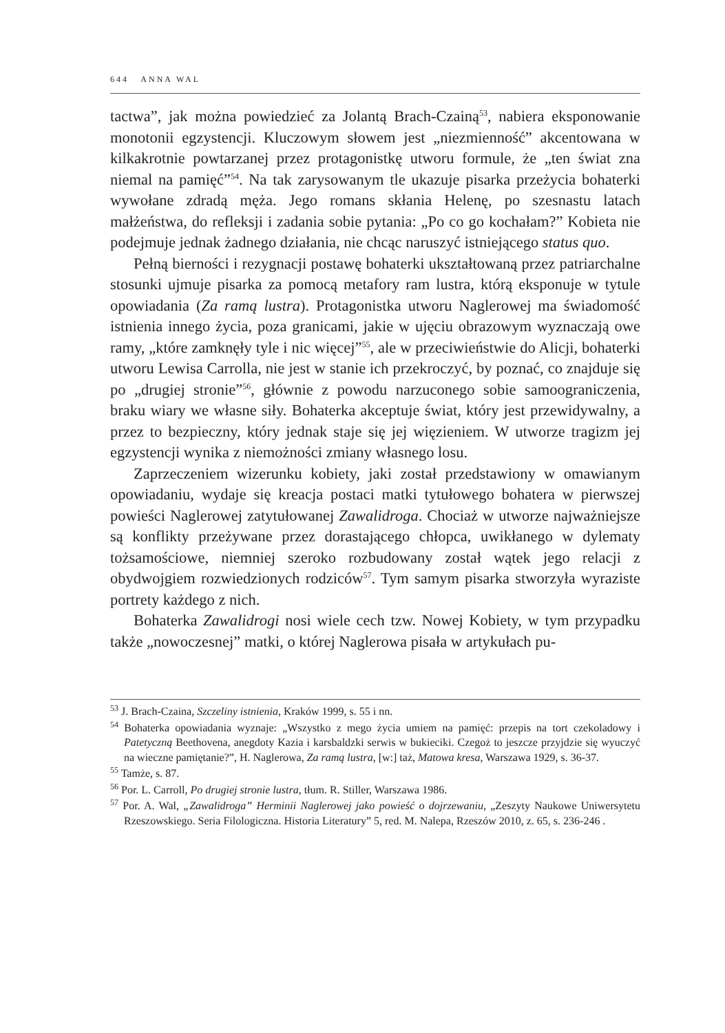644 ANNA WAL
tactwa”, jak można powiedzieć za Jolantą Brach-Czainą<sup>53</sup>, nabiera eksponowanie monotonii egzystencji. Kluczowym słowem jest „niezmienność” akcentowana w kilkakrotnie powtarzanej przez protagonistkę utworu formule, że „ten świat zna niemal na pamięć”<sup>54</sup>. Na tak zarysowanym tle ukazuje pisarka przeżycia bohaterki wywołane zdradą męża. Jego romans skłania Helenę, po szesnastu latach małżeństwa, do refleksji i zadania sobie pytania: „Po co go kochałam?” Kobieta nie podejmuje jednak żadnego działania, nie chcąc naruszyć istniejącego status quo.
Pełną bierności i rezygnacji postawę bohaterki ukształtowaną przez patriarchalne stosunki ujmuje pisarka za pomocą metafory ram lustra, którą eksponuje w tytule opowiadania (Za ramą lustra). Protagonistka utworu Naglerowej ma świadomość istnienia innego życia, poza granicami, jakie w ujęciu obrazowym wyznaczają owe ramy, „które zamknęły tyle i nic więcej”<sup>55</sup>, ale w przeciwieństwie do Alicji, bohaterki utworu Lewisa Carrolla, nie jest w stanie ich przekroczyć, by poznać, co znajduje się po „drugiej stronie”<sup>56</sup>, głównie z powodu narzuconego sobie samoograniczenia, braku wiary we własne siły. Bohaterka akceptuje świat, który jest przewidywalny, a przez to bezpieczny, który jednak staje się jej więzieniem. W utworze tragizm jej egzystencji wynika z niemożności zmiany własnego losu.
Zaprzeczeniem wizerunku kobiety, jaki został przedstawiony w omawianym opowiadaniu, wydaje się kreacja postaci matki tytułowego bohatera w pierwszej powieści Naglerowej zatytułowanej Zawalidroga. Chociaż w utworze najważniejsze są konflikty przeżywane przez dorastającego chłopca, uwikłanego w dylematy tożsamościowe, niemniej szeroko rozbudowany został wątek jego relacji z obydwojgiem rozwiedzionych rodziców<sup>57</sup>. Tym samym pisarka stworzyła wyraziste portrety każdego z nich.
Bohaterka Zawalidrogi nosi wiele cech tzw. Nowej Kobiety, w tym przypadku także „nowoczesnej” matki, o której Naglerowa pisała w artykułach pu-
<sup>53</sup> J. Brach-Czaina, Szczeliny istnienia, Kraków 1999, s. 55 i nn.
<sup>54</sup> Bohaterka opowiadania wyznaje: „Wszystko z mego życia umiem na pamięć: przepis na tort czekoladowy i Patetyczną Beethovena, anegdoty Kazia i karsbaldzki serwis w bukieciki. Czegoż to jeszcze przyjdzie się wyuczyć na wieczne pamiętanie?”, H. Naglerowa, Za ramą lustra, [w:] taż, Matowa kresa, Warszawa 1929, s. 36-37.
<sup>55</sup> Tamże, s. 87.
<sup>56</sup> Por. L. Carroll, Po drugiej stronie lustra, tłum. R. Stiller, Warszawa 1986.
<sup>57</sup> Por. A. Wal, „Zawalidroga” Herminii Naglerowej jako powieść o dojrzewaniu, „Zeszyty Naukowe Uniwersytetu Rzeszowskiego. Seria Filologiczna. Historia Literatury” 5, red. M. Nalepa, Rzeszów 2010, z. 65, s. 236-246 .